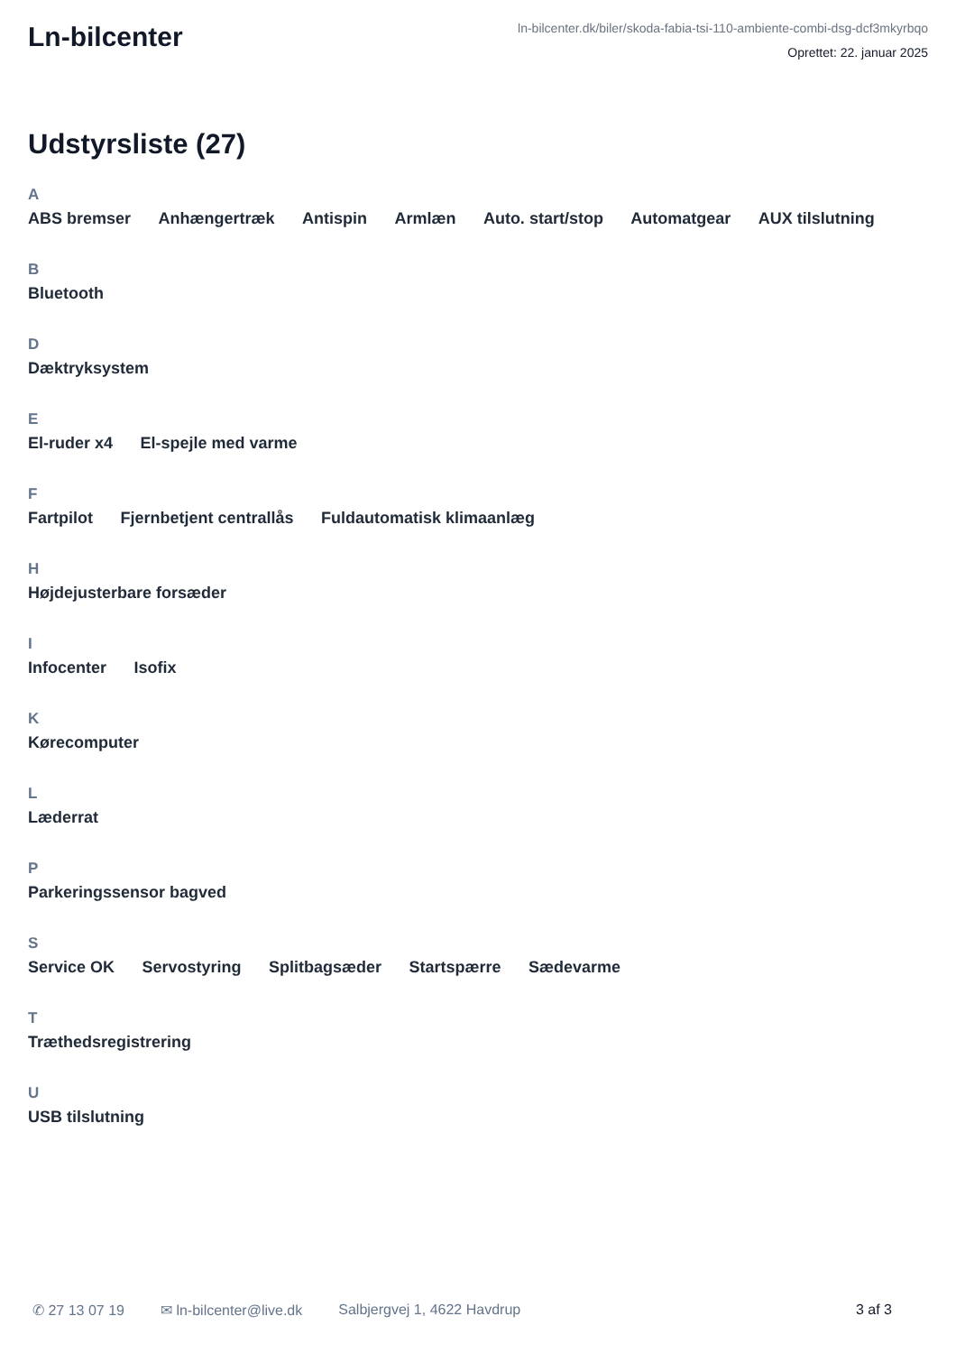Ln-bilcenter
ln-bilcenter.dk/biler/skoda-fabia-tsi-110-ambiente-combi-dsg-dcf3mkyrbqo
Oprettet: 22. januar 2025
Udstyrsliste (27)
A
ABS bremser Anhængertræk Antispin Armlæn Auto. start/stop Automatgear AUX tilslutning
B
Bluetooth
D
Dæktryksystem
E
El-ruder x4 El-spejle med varme
F
Fartpilot Fjernbetjent centrallås Fuldautomatisk klimaanlæg
H
Højdejusterbare forsæder
I
Infocenter Isofix
K
Kørecomputer
L
Læderrat
P
Parkeringssensor bagved
S
Service OK Servostyring Splitbagsæder Startspærre Sædevarme
T
Træthedsregistrering
U
USB tilslutning
✆ 27 13 07 19 ✉ ln-bilcenter@live.dk Salbjergvej 1, 4622 Havdrup 3 af 3